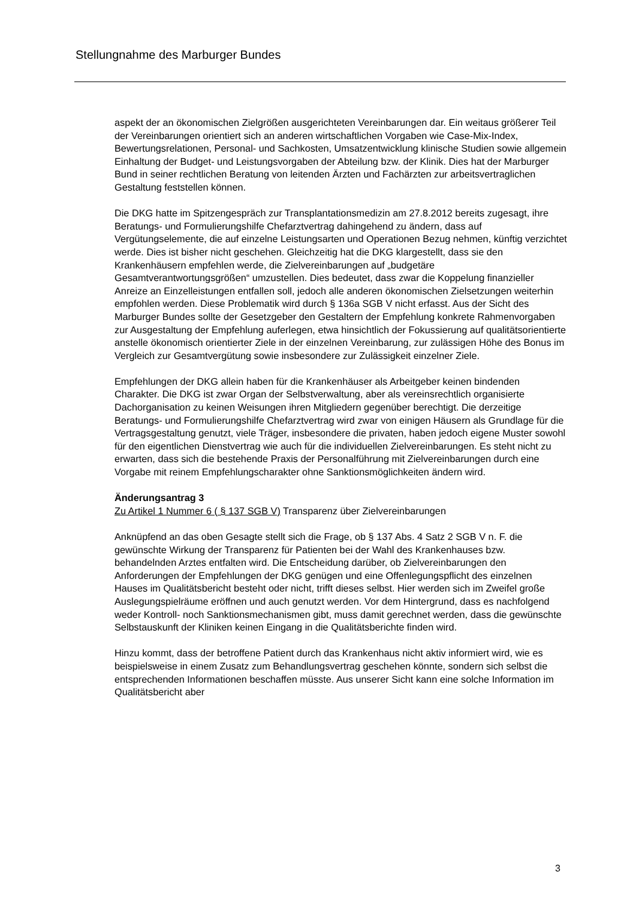Stellungnahme des Marburger Bundes
aspekt der an ökonomischen Zielgrößen ausgerichteten Vereinbarungen dar. Ein weitaus größerer Teil der Vereinbarungen orientiert sich an anderen wirtschaftlichen Vorgaben wie Case-Mix-Index, Bewertungsrelationen, Personal- und Sachkosten, Umsatzentwicklung klinische Studien sowie allgemein Einhaltung der Budget- und Leistungsvorgaben der Abteilung bzw. der Klinik. Dies hat der Marburger Bund in seiner rechtlichen Beratung von leitenden Ärzten und Fachärzten zur arbeitsvertraglichen Gestaltung feststellen können.
Die DKG hatte im Spitzengespräch zur Transplantationsmedizin am 27.8.2012 bereits zugesagt, ihre Beratungs- und Formulierungshilfe Chefarztvertrag dahingehend zu ändern, dass auf Vergütungselemente, die auf einzelne Leistungsarten und Operationen Bezug nehmen, künftig verzichtet werde. Dies ist bisher nicht geschehen. Gleichzeitig hat die DKG klargestellt, dass sie den Krankenhäusern empfehlen werde, die Zielvereinbarungen auf „budgetäre Gesamtverantwortungsgrößen“ umzustellen. Dies bedeutet, dass zwar die Koppelung finanzieller Anreize an Einzelleistungen entfallen soll, jedoch alle anderen ökonomischen Zielsetzungen weiterhin empfohlen werden. Diese Problematik wird durch § 136a SGB V nicht erfasst. Aus der Sicht des Marburger Bundes sollte der Gesetzgeber den Gestaltern der Empfehlung konkrete Rahmenvorgaben zur Ausgestaltung der Empfehlung auferlegen, etwa hinsichtlich der Fokussierung auf qualitätsorientierte anstelle ökonomisch orientierter Ziele in der einzelnen Vereinbarung, zur zulässigen Höhe des Bonus im Vergleich zur Gesamtvergütung sowie insbesondere zur Zulässigkeit einzelner Ziele.
Empfehlungen der DKG allein haben für die Krankenhäuser als Arbeitgeber keinen bindenden Charakter. Die DKG ist zwar Organ der Selbstverwaltung, aber als vereinsrechtlich organisierte Dachorganisation zu keinen Weisungen ihren Mitgliedern gegenüber berechtigt. Die derzeitige Beratungs- und Formulierungshilfe Chefarztvertrag wird zwar von einigen Häusern als Grundlage für die Vertragsgestaltung genutzt, viele Träger, insbesondere die privaten, haben jedoch eigene Muster sowohl für den eigentlichen Dienstvertrag wie auch für die individuellen Zielvereinbarungen. Es steht nicht zu erwarten, dass sich die bestehende Praxis der Personalführung mit Zielvereinbarungen durch eine Vorgabe mit reinem Empfehlungscharakter ohne Sanktionsmöglichkeiten ändern wird.
Änderungsantrag 3
Zu Artikel 1 Nummer 6 ( § 137 SGB V) Transparenz über Zielvereinbarungen
Anknüpfend an das oben Gesagte stellt sich die Frage, ob § 137 Abs. 4 Satz 2 SGB V n. F. die gewünschte Wirkung der Transparenz für Patienten bei der Wahl des Krankenhauses bzw. behandelnden Arztes entfalten wird. Die Entscheidung darüber, ob Zielvereinbarungen den Anforderungen der Empfehlungen der DKG genügen und eine Offenlegungspflicht des einzelnen Hauses im Qualitätsbericht besteht oder nicht, trifft dieses selbst. Hier werden sich im Zweifel große Auslegungspielräume eröffnen und auch genutzt werden. Vor dem Hintergrund, dass es nachfolgend weder Kontroll- noch Sanktionsmechanismen gibt, muss damit gerechnet werden, dass die gewünschte Selbstauskunft der Kliniken keinen Eingang in die Qualitätsberichte finden wird.
Hinzu kommt, dass der betroffene Patient durch das Krankenhaus nicht aktiv informiert wird, wie es beispielsweise in einem Zusatz zum Behandlungsvertrag geschehen könnte, sondern sich selbst die entsprechenden Informationen beschaffen müsste. Aus unserer Sicht kann eine solche Information im Qualitätsbericht aber
3